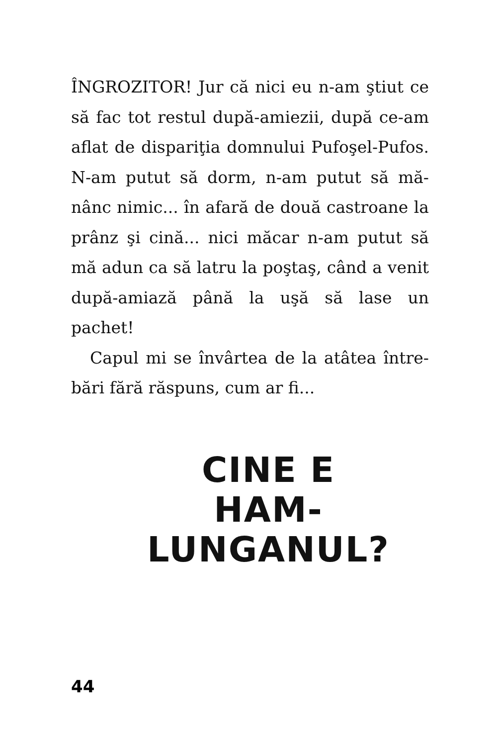ÎNGROZITOR! Jur că nici eu n-am ştiut ce să fac tot restul după-amiezii, după ce-am aflat de dispariţia domnului Pufoşel-Pufos. N-am putut să dorm, n-am putut să mă-nânc nimic... în afară de două castroane la prânz şi cină... nici măcar n-am putut să mă adun ca să latru la poştaş, când a venit după-amiază până la uşă să lase un pachet!
Capul mi se învârtea de la atâtea între-bări fără răspuns, cum ar fi...
CINE E
HAM-LUNGANUL?
44